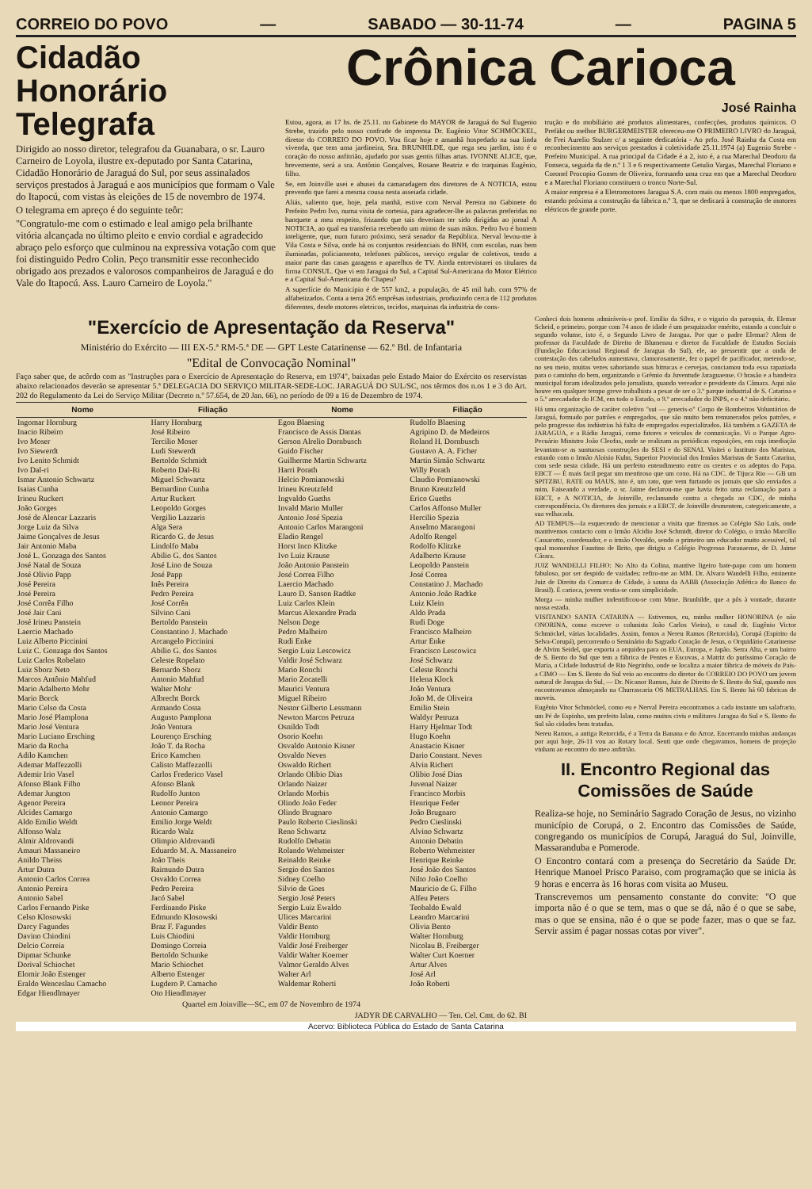CORREIO DO POVO — SABADO — 30-11-74 — PAGINA 5
Cidadão Honorário Telegrafa
Dirigido ao nosso diretor, telegrafou da Guanabara, o sr. Lauro Carneiro de Loyola, ilustre ex-deputado por Santa Catarina, Cidadão Honorário de Jaraguá do Sul, por seus assinalados serviços prestados à Jaraguá e aos municípios que formam o Vale do Itapocú, com vistas às eleições de 15 de novembro de 1974.
O telegrama em apreço é do seguinte teôr:
"Congratulo-me com o estimado e leal amigo pela brilhante vitória alcançada no último pleito e envio cordial e agradecido abraço pelo esforço que culminou na expressiva votação com que foi distinguido Pedro Colin. Peço transmitir esse reconhecido obrigado aos prezados e valorosos companheiros de Jaraguá e do Vale do Itapocú. Ass. Lauro Carneiro de Loyola."
Crônica Carioca
José Rainha
Estou, agora, as 17 hs. de 25.11. no Gabinete do MAYOR de Jaraguá do Sul Eugenio Strebe, trazido pelo nosso confrade de imprensa Dr. Eugênio Vitor SCHMÖCKEL, diretor do CORREIO DO POVO. Vou ficar hoje e amanhã hospedado na sua linda vivenda, que tem uma jardineira, Sra. BRUNHILDE, que rega seu jardim, isto é o coração do nosso anfitrião, ajudado por suas gentis filhas artas. IVONNE ALICE, que, brevemente, será a sra. Antônio Gonçalves, Rosane Beatriz e do traquinas Eugênio, filho.
Se, em Joinville usei e abusei da camaradagem dos diretores de A NOTICIA, estou prevendo que farei a mesma cousa nesta asseiada cidade.
Aliás, saliento que, hoje, pela manhã, estive com Nerval Pereira no Gabinete do Prefeito Pedro Ivo, numa visita de cortesia, para agradecer-lhe as palavras preferidas no banquete a meu respeito, frizando que tais deveriam ter sido dirigidas ao jornal A NOTICIA, ao qual eu transferia recebendo um mimo de suas mãos. Pedro Ivo é homem inteligente, que, num futuro próximo, será senador da República. Nerval levou-me à Vila Costa e Silva, onde há os conjuntos residenciais do BNH, com escolas, ruas bem iluminadas, policiamento, telefones públicos, serviço regular de coletivos, tendo a maior parte das casas garagens e aparelhos de TV. Ainda entrevistarei os titulares da firma CONSUL. Que vi em Jaraguá do Sul, a Capital Sul-Americana do Motor Elétrico e a Capital Sul-Americana do Chapeu?
A superfície do Município é de 557 km2, a população, de 45 mil hab. com 97% de alfabetizados. Conta a terra 265 emprêsas industriais, produzindo cerca de 112 produtos diferentes, desde motores eletricos, tecidos, maquinas da industria de cons-
trução e do mobiliário até produtos alimentares, confecções, produtos químicos. O Prefäkt ou melhor BURGERMEISTER ofereceu-me O PRIMEIRO LIVRO do Jaraguá, de Frei Aurelio Stulzer c/ a seguinte dedicatória - Ao prfo. José Rainha da Costa em reconhecimento aos serviços prestados à coletividade 25.11.1974 (a) Eugenio Strebe - Prefeito Municipal. A rua principal da Cidade é a 2, isto é, a rua Marechal Deodoro da Fonseca, seguida da de n.º 1 3 e 6 respectivamente Getulio Vargas, Marechal Floriano e Coronel Procopio Gomes de Oliveira, formando uma cruz em que a Marechal Deodoro e a Marechal Floriano constituem o tronco Norte-Sul.
A maior empresa é a Eletromotores Jaragua S.A. com mais ou menos 1800 empregados, estando próxima a construção da fábrica n.º 3, que se dedicará à construção de motores elétricos de grande porte.
"Exercício de Apresentação da Reserva"
Ministério do Exército — III EX-5.ª RM-5.ª DE — GPT Leste Catarinense — 62.º Btl. de Infantaria
"Edital de Convocação Nominal"
Faço saber que, de acôrdo com as "Instruções para o Exercício de Apresentação do Reserva, em 1974", baixadas pelo Estado Maior do Exército os reservistas abaixo relacionados deverão se apresentar 5.ª DELEGACIA DO SERVIÇO MILITAR-SEDE-LOC. JARAGUÁ DO SUL/SC, nos têrmos dos n.os 1 e 3 do Art. 202 do Regulamento da Lei do Serviço Militar (Decreto n.º 57.654, de 20 Jan. 66), no período de 09 a 16 de Dezembro de 1974.
| Nome | Filiação | Nome | Filiação |
| --- | --- | --- | --- |
| Ingomar Hornburg | Harry Hornburg | Egon Blaesing | Rudolfo Blaesing |
| Inacio Ribeiro | José Ribeiro | Francisco de Assis Dantas | Agripino D. de Medeiros |
| Ivo Moser | Tercilio Moser | Gerson Alrelio Dornbusch | Roland H. Dornbusch |
| Ivo Siewerdt | Ludi Stewerdt | Guido Fischer | Gustavo A. A. Ficher |
| Ivo Lenito Schmidt | Bertoldo Schmidt | Guilherme Martin Schwartz | Martin Simão Schwartz |
| Ivo Dal-ri | Roberto Dal-Ri | Harri Porath | Willy Porath |
| Ismar Antonio Schwartz | Miguel Schwartz | Helcio Pomianowski | Claudio Pomianowski |
| Isaias Cunha | Bernardino Cunha | Irineu Kreutzfeld | Bruno Kreutzfeld |
| Irineu Ruckert | Artur Ruckert | Ingvaldo Gueths | Erico Gueths |
| João Gorges | Leopoldo Gorges | Invald Mario Muller | Carlos Affonso Muller |
| José de Alencar Lazzaris | Vergilio Lazzaris | Antonio José Spezia | Hercilio Spezia |
| Jorge Luiz da Silva | Alga Sera | Antonio Carlos Marangoni | Anselmo Marangoni |
| Jaime Gonçalves de Jesus | Ricardo G. de Jesus | Eladio Rengel | Adolfo Rengel |
| Jair Antonio Maba | Lindolfo Maba | Horst Inco Klitzke | Rodolfo Klitzke |
| José L. Gonzaga dos Santos | Abilio G. dos Santos | Ivo Luiz Krause | Adalberto Krause |
| José Natal de Souza | José Lino de Souza | João Antonio Panstein | Leopoldo Panstein |
| José Olivio Papp | José Papp | José Correa Filho | José Correa |
| José Pereira | Inês Pereira | Laercio Machado | Constatino J. Machado |
| José Pereira | Pedro Pereira | Lauro D. Sanson Radtke | Antonio João Radtke |
| José Corrêa Filho | José Corrêa | Luiz Carlos Klein | Luiz Klein |
| José Jair Cani | Silvino Cani | Marcus Alexandre Prada | Aldo Prada |
| José Irineu Panstein | Bertoldo Panstein | Nelson Doge | Rudi Doge |
| Laercio Machado | Constantino J. Machado | Pedro Malheiro | Francisco Malheiro |
| Luiz Alberto Piccinini | Arcangelo Piccinini | Rudi Enke | Artur Enke |
| Luiz C. Gonzaga dos Santos | Abilio G. dos Santos | Sergio Luiz Lescowicz | Francisco Lescowicz |
| Luiz Carlos Robelato | Celeste Ropelato | Valdir José Schwarz | José Schwarz |
| Luiz Sborz Neto | Bernardo Sborz | Mario Ronchi | Celeste Ronchi |
| Marcos Antônio Mahfud | Antonio Mahfud | Mario Zocatelli | Helena Klock |
| Mario Adalberto Mohr | Walter Mohr | Maurici Ventura | João Ventura |
| Mario Borck | Albrecht Borck | Miguel Ribeiro | João M. de Oliveira |
| Mario Celso da Costa | Armando Costa | Nestor Gilberto Lessmann | Emilio Stein |
| Mario José Plamplona | Augusto Pamplona | Newton Marcos Petruza | Waldyr Petruza |
| Mario José Ventura | João Ventura | Osnildo Todt | Harry Hjelmar Todt |
| Mario Luciano Ersching | Lourenço Ersching | Osorio Koehn | Hugo Koehn |
| Mario da Rocha | João T. da Rocha | Osvaldo Antonio Kisner | Anastacio Kisner |
| Adilo Kamchen | Erico Kamchen | Osvaldo Neves | Dario Constant. Neves |
| Ademar Maffezzolli | Calisto Maffezzolli | Oswaldo Richert | Alvin Richert |
| Ademir Irio Vasel | Carlos Frederico Vasel | Orlando Olibio Dias | Olibio José Dias |
| Afonso Blank Filho | Afonso Blank | Orlando Naizer | Juvenal Naizer |
| Ademar Jungton | Rudolfo Junton | Orlando Morbis | Francisco Morbis |
| Agenor Pereira | Leonor Pereira | Olindo João Feder | Henrique Feder |
| Alcides Camargo | Antonio Camargo | Olindo Brugnaro | João Brugnaro |
| Aldo Emilio Weldt | Emilio Jorge Weldt | Paulo Roberto Cieslinski | Pedro Cieslinski |
| Alfonso Walz | Ricardo Walz | Reno Schwartz | Alvino Schwartz |
| Almir Aldrovandi | Olimpio Aldrovandi | Rudolfo Debatin | Antonio Debatin |
| Amauri Massaneiro | Eduardo M. A. Massaneiro | Rolando Wehmeister | Roberto Wehmeister |
| Anildo Theiss | João Theis | Reinaldo Reinke | Henrique Reinke |
| Artur Dutra | Raimundo Dutra | Sergio dos Santos | José João dos Santos |
| Antonio Carlos Correa | Osvaldo Correa | Sidney Coelho | Nilto João Coelho |
| Antonio Pereira | Pedro Pereira | Silvio de Goes | Mauricio de G. Filho |
| Antonio Sabel | Jacó Sabel | Sergio José Peters | Alfeu Peters |
| Carlos Fernando Piske | Ferdinando Piske | Sergio Luiz Ewaldo | Teobaldo Ewald |
| Celso Klosowski | Edmundo Klosowski | Ulices Marcarini | Leandro Marcarini |
| Darcy Fagundes | Braz F. Fagundes | Valdir Bento | Olivia Bento |
| Davino Chiodini | Luis Chiodini | Valdir Hornburg | Walter Hornburg |
| Delcio Correia | Domingo Correia | Valdir José Freiberger | Nicolau B. Freiberger |
| Dipmar Schunke | Bertoldo Schunke | Valdir Walter Koerner | Walter Curt Koerner |
| Dorival Schiochet | Mario Schiochet | Valmor Geraldo Alves | Artur Alves |
| Elomir João Estenger | Alberto Estenger | Walter Arl | José Arl |
| Eraldo Wenceslau Camacho | Lugdero P. Camacho | Waldemar Roberti | João Roberti |
| Edgar Hiendlmayer | Oto Hiendlmayer | | |
Quartel em Joinville—SC, em 07 de Novembro de 1974
JADYR DE CARVALHO — Ten. Cel. Cmt. do 62. BI
Conheci dois homens admiráveis-o prof. Emilio da Silva, e o vigario da paroquia, dr. Elemar Scheid, o primeiro, porque com 74 anos de idade é um pesquizador emérito, estando a concluir o segundo volume, isto é, o Segundo Livro de Jaragua. Por que o padre Elemar? Alem de professor da Faculdade de Direito de Blumenau e diretor da Faculdade de Estudos Sociais (Fundação Educacional Regional de Jaragua do Sul), ele, ao pressentir que a onda de contestação dos cabeludos aumentava, clamorosamente, fez o papel de pacificador, metendo-se, no seu meio, muitas vezes saboriando suas bitrucas e cervejas, conciamou toda essa rapaziada para o caminho do bem, organizando o Grêmio da Juventude Jaraguaense. O brasão e a bandeira municipal foram idealizados pelo jornalista, quando vereador e presidente da Câmara. Aqui não houve em qualquer tempo greve trabalhista a pesar de ser o 3.º parque industrial de S. Catarina e o 5.º arrecadador do ICM, em todo o Estado, o 9.º arrecadador do INPS, e o 4.º não deficitário.
Há uma organização de caráter coletivo "sui — generis-o" Corpo de Bombeiros Voluntários de Jaraguá, formado por patrões e empregados, que são muito bem remunerados pelos patrões, e pelo progresso das indústrias há falta de empregados especializados. Há também a GAZETA de JARAGUA, e a Rádio Jaraguá, como fatores e veiculos de comunicação. Vi o Parque Agro-Pecuário Ministro João Cleofas, onde se realizam as periódicas exposições, em cuja imediação levantam-se as suntuosas construções do SESI e do SENAI. Visitei o Instituto dos Maristas, estando com o Irmão Aloisio Kuhn, Superior Provincial dos Irmãos Maristas de Santa Catarina, com sede nesta cidade. Há um perfeito entendimento entre os crentes e os adeptos do Papa. EBCT — É mais facil pegar um mentiroso que um coxo. Há na CDC. de Tijuca Rio — GB um SPITZBU, RATE ou MAUS, isto é, um rato, que vem furtando os jornais que são enviados a mim. Faiseando a verdade, o sr. Jaime declarou-me que havia feito uma reclamação para a EBCT, e A NOTICIA, de Joinville, reclamando contra a chegada ao CDC, de minha correspondência. Os diretores dos jornais e a EBCT. de Joinville desmentem, categoricamente, a sua velhacada.
AD TEMPUS—Ia esquecendo de mencionar a visita que fizemos ao Colégio São Luís, onde mantivemos contacto com o Irmão Alcidio José Schmidt, diretor do Colégio, o irmão Marcilio Cassarotto, coordenador, e o irmão Osvaldo, sendo o primeiro um educador muito acessivel, tal qual monsenhor Faustino de Brito, que dirigiu o Colégio Progresso Paranaense, de D. Jaime Cârara.
JUIZ WANDELLI FILHO: No Alto da Colina, mantive ligeiro bate-papo com um homem fabuloso, por ser despido de vaidades: refiro-me ao MM. Dr. Alvaro Wandelli Filho, eminente Juiz de Direito da Comarca de Cidade, à sauna da AABB (Associação Atlética do Banco do Brasil). É carioca, jovem vestia-se com simplicidade.
Morga — minha mulher indentificou-se com Mme. Brunhilde, que a pôs à vontade, durante nossa estada.
VISITANDO SANTA CATARINA — Estivemos, eu, minha mulher HONORINA (e não ONORINA, como escreve o colunista João Carlos Vieira), o casal dr. Eugênio Victor Schmöckel, várias localidades. Assim, fomos a Nereu Ramos (Retorcida), Corupá (Espirito da Selva-Corupá), percorrendo o Seminário do Sagrado Coração de Jesus, o Orquidário Catarinense de Alvim Seidel, que exporta a orquidea para os EUA, Europa, e Japão. Serra Alta, e um bairro de S. Bento do Sul que tem a fábrica de Pentes e Escovas, a Matriz do puríssimo Coração de Maria, a Cidade Industrial de Rio Negrinho, onde se localiza a maior fábrica de móveis do País-a CIMO — Em S. Bento do Sul veio ao encontro do diretor do CORREIO DO POVO um jovem natural de Jaragua do Sul, — Dr. Nicanor Ramos, Juiz de Direito de S. Bento do Sul, quando nos encontravamos almoçando na Churrascaria OS METRALHAS. Em S. Bento há 60 fabricas de moveis.
Eugênio Vitor Schmöckel, como eu e Nerval Pereira encontramos a cada instante um salafrario, um Pé de Espinho, um prefeito lalau, como muitos civis e militares Jaragua do Sul e S. Bento do Sul são cidades bem tratadas.
Nereu Ramos, a antiga Retorcida, é a Terra da Banana e do Arroz. Encerrando minhas andanças por aqui hoje, 26-11 vou ao Rotary local. Senti que onde chegavamos, homens de projeção vinham ao encontro do meo anfitrião.
II. Encontro Regional das Comissões de Saúde
Realiza-se hoje, no Seminário Sagrado Coração de Jesus, no vizinho município de Corupá, o 2. Encontro das Comissões de Saúde, congregando os municípios de Corupá, Jaraguá do Sul, Joinville, Massaranduba e Pomerode.
O Encontro contará com a presença do Secretário da Saúde Dr. Henrique Manoel Prisco Paraiso, com programação que se inicia às 9 horas e encerra às 16 horas com visita ao Museu.
Transcrevemos um pensamento constante do convite: "O que importa não é o que se tem, mas o que se dá, não é o que se sabe, mas o que se ensina, não é o que se pode fazer, mas o que se faz. Servir assim é pagar nossas cotas por viver".
Acervo: Biblioteca Pública do Estado de Santa Catarina